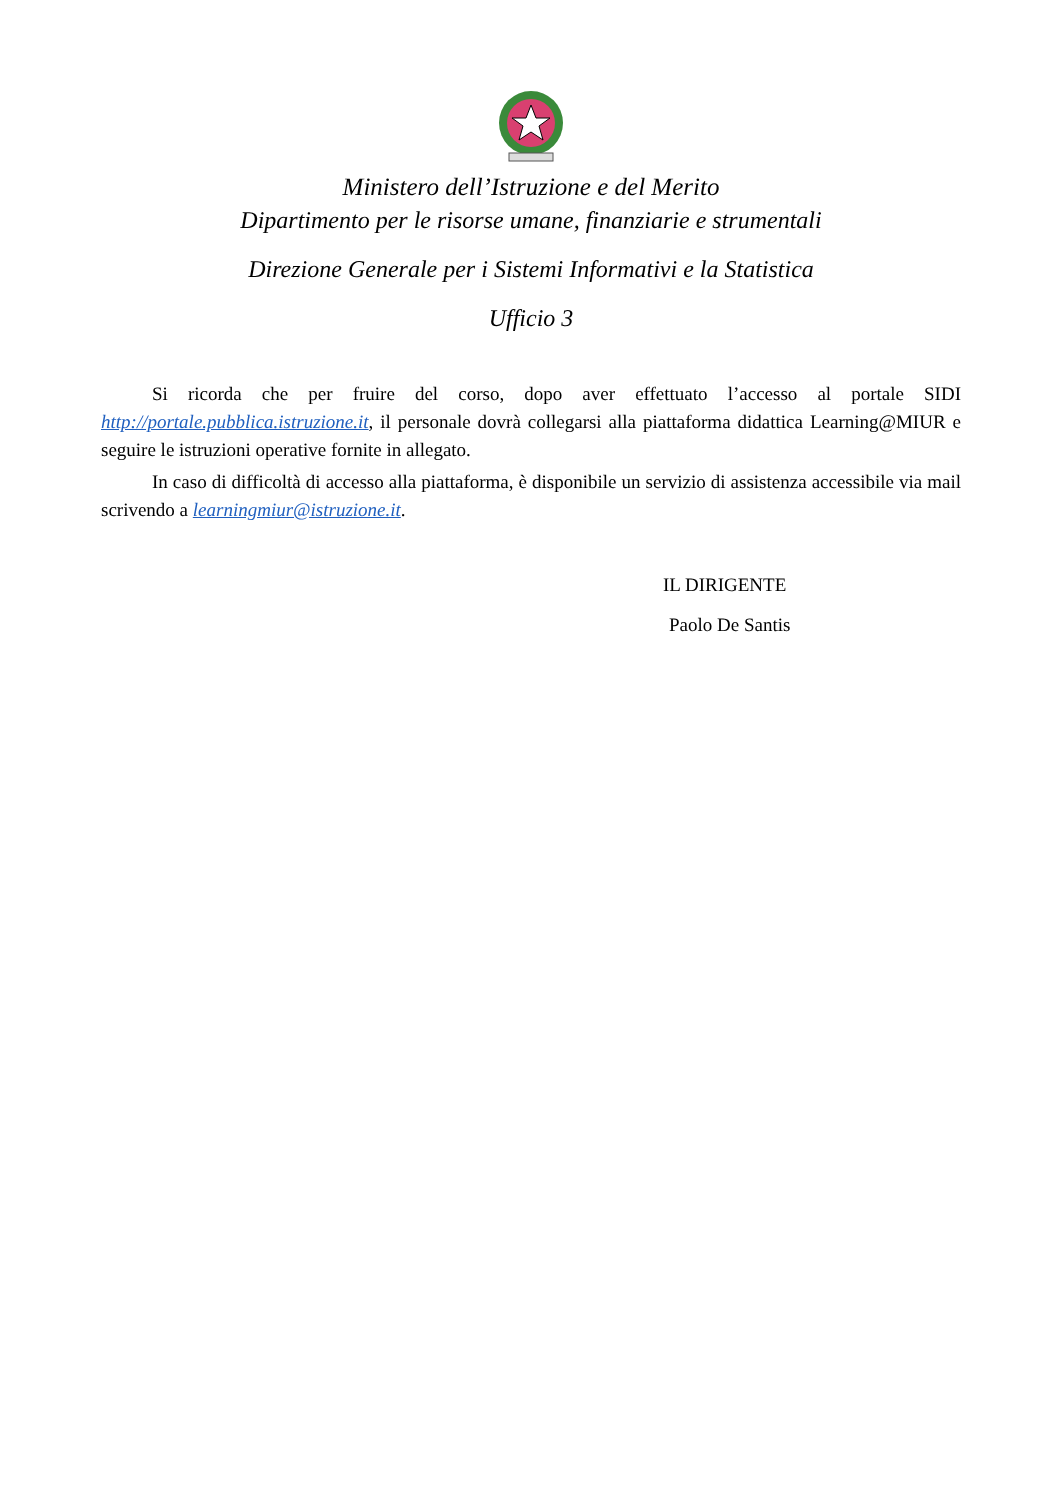Ministero dell’Istruzione e del Merito
Dipartimento per le risorse umane, finanziarie e strumentali
Direzione Generale per i Sistemi Informativi e la Statistica
Ufficio 3
Si ricorda che per fruire del corso, dopo aver effettuato l’accesso al portale SIDI http://portale.pubblica.istruzione.it, il personale dovrà collegarsi alla piattaforma didattica Learning@MIUR e seguire le istruzioni operative fornite in allegato.
In caso di difficoltà di accesso alla piattaforma, è disponibile un servizio di assistenza accessibile via mail scrivendo a learningmiur@istruzione.it.
IL DIRIGENTE
Paolo De Santis